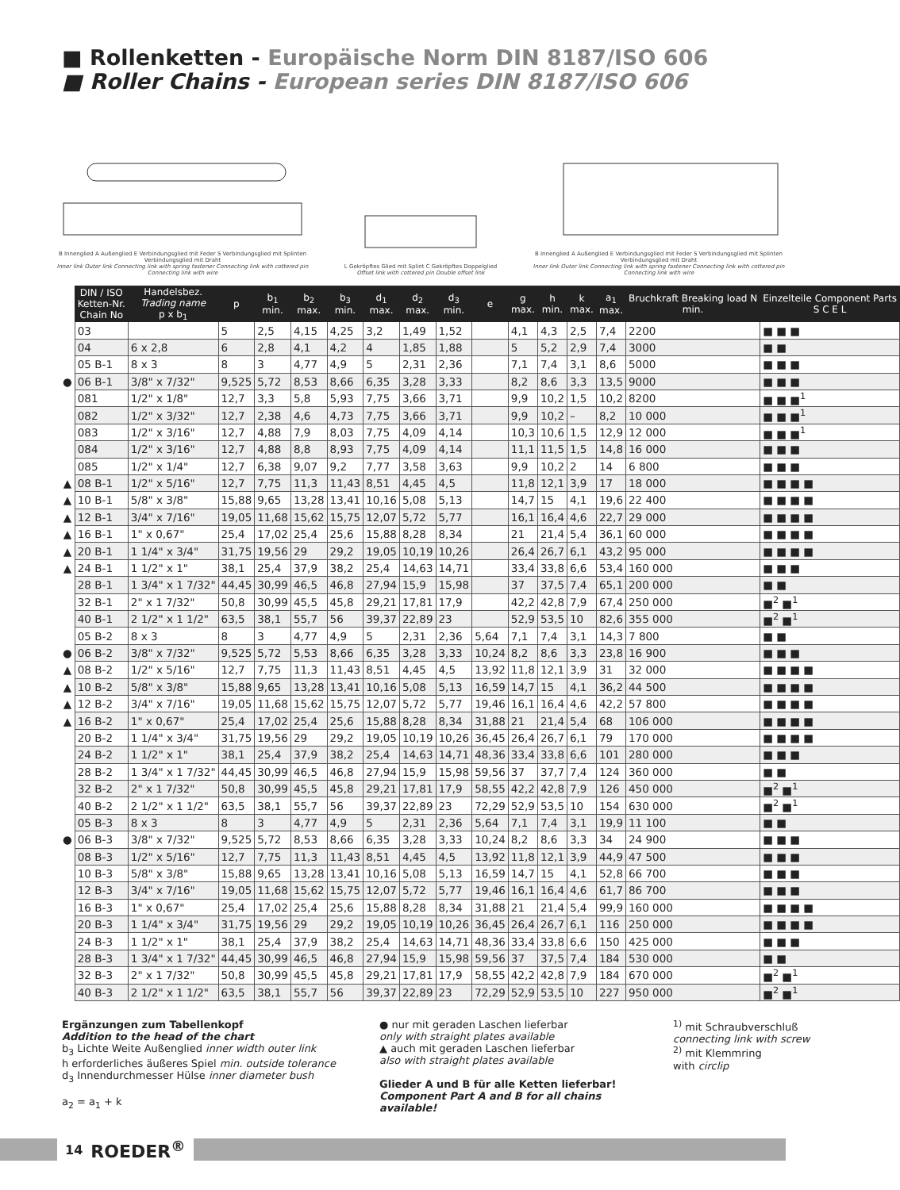■ Rollenketten - Europäische Norm DIN 8187/ISO 606
■ Roller Chains - European series DIN 8187/ISO 606
B Innenglied A Außenglied E Verbindungsglied mit Feder S Verbindungsglied mit Splinten Verbindungsglied mit Draht
Inner link Outer link Connecting link with spring fastener Connecting link with cottered pin Connecting link with wire
L Gekröpftes Glied mit Splint C Gekröpftes Doppelglied
Offset link with cottered pin Double offset link
B Innenglied A Außenglied E Verbindungsglied mit Feder S Verbindungsglied mit Splinten Verbindungsglied mit Draht
Inner link Outer link Connecting link with spring fastener Connecting link with cottered pin Connecting link with wire
| | DIN / ISO Ketten-Nr. Chain No | Handelsbez. Trading name p x b<sub>1</sub> | p | b<sub>1</sub> min. | b<sub>2</sub> max. | b<sub>3</sub> min. | d<sub>1</sub> max. | d<sub>2</sub> max. | d<sub>3</sub> min. | e | g max. | h min. | k max. | a<sub>1</sub> max. | Bruchkraft Breaking load N min. | Einzelteile Component Parts S C E L |
| | 03 | | 5 | 2,5 | 4,15 | 4,25 | 3,2 | 1,49 | 1,52 | | 4,1 | 4,3 | 2,5 | 7,4 | 2200 | ■ ■ ■ |
| | 04 | 6 x 2,8 | 6 | 2,8 | 4,1 | 4,2 | 4 | 1,85 | 1,88 | | 5 | 5,2 | 2,9 | 7,4 | 3000 | ■ ■ |
| | 05 B-1 | 8 x 3 | 8 | 3 | 4,77 | 4,9 | 5 | 2,31 | 2,36 | | 7,1 | 7,4 | 3,1 | 8,6 | 5000 | ■ ■ ■ |
| ● | 06 B-1 | 3/8" x 7/32" | 9,525 | 5,72 | 8,53 | 8,66 | 6,35 | 3,28 | 3,33 | | 8,2 | 8,6 | 3,3 | 13,5 | 9000 | ■ ■ ■ |
| | 081 | 1/2" x 1/8" | 12,7 | 3,3 | 5,8 | 5,93 | 7,75 | 3,66 | 3,71 | | 9,9 | 10,2 | 1,5 | 10,2 | 8200 | ■ ■ ■<sup>1</sup> |
| | 082 | 1/2" x 3/32" | 12,7 | 2,38 | 4,6 | 4,73 | 7,75 | 3,66 | 3,71 | | 9,9 | 10,2 | – | 8,2 | 10 000 | ■ ■ ■<sup>1</sup> |
| | 083 | 1/2" x 3/16" | 12,7 | 4,88 | 7,9 | 8,03 | 7,75 | 4,09 | 4,14 | | 10,3 | 10,6 | 1,5 | 12,9 | 12 000 | ■ ■ ■<sup>1</sup> |
| | 084 | 1/2" x 3/16" | 12,7 | 4,88 | 8,8 | 8,93 | 7,75 | 4,09 | 4,14 | | 11,1 | 11,5 | 1,5 | 14,8 | 16 000 | ■ ■ ■ |
| | 085 | 1/2" x 1/4" | 12,7 | 6,38 | 9,07 | 9,2 | 7,77 | 3,58 | 3,63 | | 9,9 | 10,2 | 2 | 14 | 6 800 | ■ ■ ■ |
| ▲ | 08 B-1 | 1/2" x 5/16" | 12,7 | 7,75 | 11,3 | 11,43 | 8,51 | 4,45 | 4,5 | | 11,8 | 12,1 | 3,9 | 17 | 18 000 | ■ ■ ■ ■ |
| ▲ | 10 B-1 | 5/8" x 3/8" | 15,88 | 9,65 | 13,28 | 13,41 | 10,16 | 5,08 | 5,13 | | 14,7 | 15 | 4,1 | 19,6 | 22 400 | ■ ■ ■ ■ |
| ▲ | 12 B-1 | 3/4" x 7/16" | 19,05 | 11,68 | 15,62 | 15,75 | 12,07 | 5,72 | 5,77 | | 16,1 | 16,4 | 4,6 | 22,7 | 29 000 | ■ ■ ■ ■ |
| ▲ | 16 B-1 | 1" x 0,67" | 25,4 | 17,02 | 25,4 | 25,6 | 15,88 | 8,28 | 8,34 | | 21 | 21,4 | 5,4 | 36,1 | 60 000 | ■ ■ ■ ■ |
| ▲ | 20 B-1 | 1 1/4" x 3/4" | 31,75 | 19,56 | 29 | 29,2 | 19,05 | 10,19 | 10,26 | | 26,4 | 26,7 | 6,1 | 43,2 | 95 000 | ■ ■ ■ ■ |
| ▲ | 24 B-1 | 1 1/2" x 1" | 38,1 | 25,4 | 37,9 | 38,2 | 25,4 | 14,63 | 14,71 | | 33,4 | 33,8 | 6,6 | 53,4 | 160 000 | ■ ■ ■ |
| | 28 B-1 | 1 3/4" x 1 7/32" | 44,45 | 30,99 | 46,5 | 46,8 | 27,94 | 15,9 | 15,98 | | 37 | 37,5 | 7,4 | 65,1 | 200 000 | ■ ■ |
| | 32 B-1 | 2" x 1 7/32" | 50,8 | 30,99 | 45,5 | 45,8 | 29,21 | 17,81 | 17,9 | | 42,2 | 42,8 | 7,9 | 67,4 | 250 000 | ■<sup>2</sup> ■<sup>1</sup> |
| | 40 B-1 | 2 1/2" x 1 1/2" | 63,5 | 38,1 | 55,7 | 56 | 39,37 | 22,89 | 23 | | 52,9 | 53,5 | 10 | 82,6 | 355 000 | ■<sup>2</sup> ■<sup>1</sup> |
| | 05 B-2 | 8 x 3 | 8 | 3 | 4,77 | 4,9 | 5 | 2,31 | 2,36 | 5,64 | 7,1 | 7,4 | 3,1 | 14,3 | 7 800 | ■ ■ |
| ● | 06 B-2 | 3/8" x 7/32" | 9,525 | 5,72 | 5,53 | 8,66 | 6,35 | 3,28 | 3,33 | 10,24 | 8,2 | 8,6 | 3,3 | 23,8 | 16 900 | ■ ■ ■ |
| ▲ | 08 B-2 | 1/2" x 5/16" | 12,7 | 7,75 | 11,3 | 11,43 | 8,51 | 4,45 | 4,5 | 13,92 | 11,8 | 12,1 | 3,9 | 31 | 32 000 | ■ ■ ■ ■ |
| ▲ | 10 B-2 | 5/8" x 3/8" | 15,88 | 9,65 | 13,28 | 13,41 | 10,16 | 5,08 | 5,13 | 16,59 | 14,7 | 15 | 4,1 | 36,2 | 44 500 | ■ ■ ■ ■ |
| ▲ | 12 B-2 | 3/4" x 7/16" | 19,05 | 11,68 | 15,62 | 15,75 | 12,07 | 5,72 | 5,77 | 19,46 | 16,1 | 16,4 | 4,6 | 42,2 | 57 800 | ■ ■ ■ ■ |
| ▲ | 16 B-2 | 1" x 0,67" | 25,4 | 17,02 | 25,4 | 25,6 | 15,88 | 8,28 | 8,34 | 31,88 | 21 | 21,4 | 5,4 | 68 | 106 000 | ■ ■ ■ ■ |
| | 20 B-2 | 1 1/4" x 3/4" | 31,75 | 19,56 | 29 | 29,2 | 19,05 | 10,19 | 10,26 | 36,45 | 26,4 | 26,7 | 6,1 | 79 | 170 000 | ■ ■ ■ ■ |
| | 24 B-2 | 1 1/2" x 1" | 38,1 | 25,4 | 37,9 | 38,2 | 25,4 | 14,63 | 14,71 | 48,36 | 33,4 | 33,8 | 6,6 | 101 | 280 000 | ■ ■ ■ |
| | 28 B-2 | 1 3/4" x 1 7/32" | 44,45 | 30,99 | 46,5 | 46,8 | 27,94 | 15,9 | 15,98 | 59,56 | 37 | 37,7 | 7,4 | 124 | 360 000 | ■ ■ |
| | 32 B-2 | 2" x 1 7/32" | 50,8 | 30,99 | 45,5 | 45,8 | 29,21 | 17,81 | 17,9 | 58,55 | 42,2 | 42,8 | 7,9 | 126 | 450 000 | ■<sup>2</sup> ■<sup>1</sup> |
| | 40 B-2 | 2 1/2" x 1 1/2" | 63,5 | 38,1 | 55,7 | 56 | 39,37 | 22,89 | 23 | 72,29 | 52,9 | 53,5 | 10 | 154 | 630 000 | ■<sup>2</sup> ■<sup>1</sup> |
| | 05 B-3 | 8 x 3 | 8 | 3 | 4,77 | 4,9 | 5 | 2,31 | 2,36 | 5,64 | 7,1 | 7,4 | 3,1 | 19,9 | 11 100 | ■ ■ |
| ● | 06 B-3 | 3/8" x 7/32" | 9,525 | 5,72 | 8,53 | 8,66 | 6,35 | 3,28 | 3,33 | 10,24 | 8,2 | 8,6 | 3,3 | 34 | 24 900 | ■ ■ ■ |
| | 08 B-3 | 1/2" x 5/16" | 12,7 | 7,75 | 11,3 | 11,43 | 8,51 | 4,45 | 4,5 | 13,92 | 11,8 | 12,1 | 3,9 | 44,9 | 47 500 | ■ ■ ■ |
| | 10 B-3 | 5/8" x 3/8" | 15,88 | 9,65 | 13,28 | 13,41 | 10,16 | 5,08 | 5,13 | 16,59 | 14,7 | 15 | 4,1 | 52,8 | 66 700 | ■ ■ ■ |
| | 12 B-3 | 3/4" x 7/16" | 19,05 | 11,68 | 15,62 | 15,75 | 12,07 | 5,72 | 5,77 | 19,46 | 16,1 | 16,4 | 4,6 | 61,7 | 86 700 | ■ ■ ■ |
| | 16 B-3 | 1" x 0,67" | 25,4 | 17,02 | 25,4 | 25,6 | 15,88 | 8,28 | 8,34 | 31,88 | 21 | 21,4 | 5,4 | 99,9 | 160 000 | ■ ■ ■ ■ |
| | 20 B-3 | 1 1/4" x 3/4" | 31,75 | 19,56 | 29 | 29,2 | 19,05 | 10,19 | 10,26 | 36,45 | 26,4 | 26,7 | 6,1 | 116 | 250 000 | ■ ■ ■ ■ |
| | 24 B-3 | 1 1/2" x 1" | 38,1 | 25,4 | 37,9 | 38,2 | 25,4 | 14,63 | 14,71 | 48,36 | 33,4 | 33,8 | 6,6 | 150 | 425 000 | ■ ■ ■ |
| | 28 B-3 | 1 3/4" x 1 7/32" | 44,45 | 30,99 | 46,5 | 46,8 | 27,94 | 15,9 | 15,98 | 59,56 | 37 | 37,5 | 7,4 | 184 | 530 000 | ■ ■ |
| | 32 B-3 | 2" x 1 7/32" | 50,8 | 30,99 | 45,5 | 45,8 | 29,21 | 17,81 | 17,9 | 58,55 | 42,2 | 42,8 | 7,9 | 184 | 670 000 | ■<sup>2</sup> ■<sup>1</sup> |
| | 40 B-3 | 2 1/2" x 1 1/2" | 63,5 | 38,1 | 55,7 | 56 | 39,37 | 22,89 | 23 | 72,29 | 52,9 | 53,5 | 10 | 227 | 950 000 | ■<sup>2</sup> ■<sup>1</sup> |
Ergänzungen zum Tabellenkopf
Addition to the head of the chart
b<sub>3</sub> Lichte Weite Außenglied inner width outer link
h erforderliches äußeres Spiel min. outside tolerance
d<sub>3</sub> Innendurchmesser Hülse inner diameter bush
a<sub>2</sub> = a<sub>1</sub> + k
● nur mit geraden Laschen lieferbar
only with straight plates available
▲ auch mit geraden Laschen lieferbar
also with straight plates available
Glieder A und B für alle Ketten lieferbar!
Component Part A and B for all chains available!
<sup>1)</sup> mit Schraubverschluß
connecting link with screw
<sup>2)</sup> mit Klemmring
with circlip
14 ROEDER<sup>®</sup>